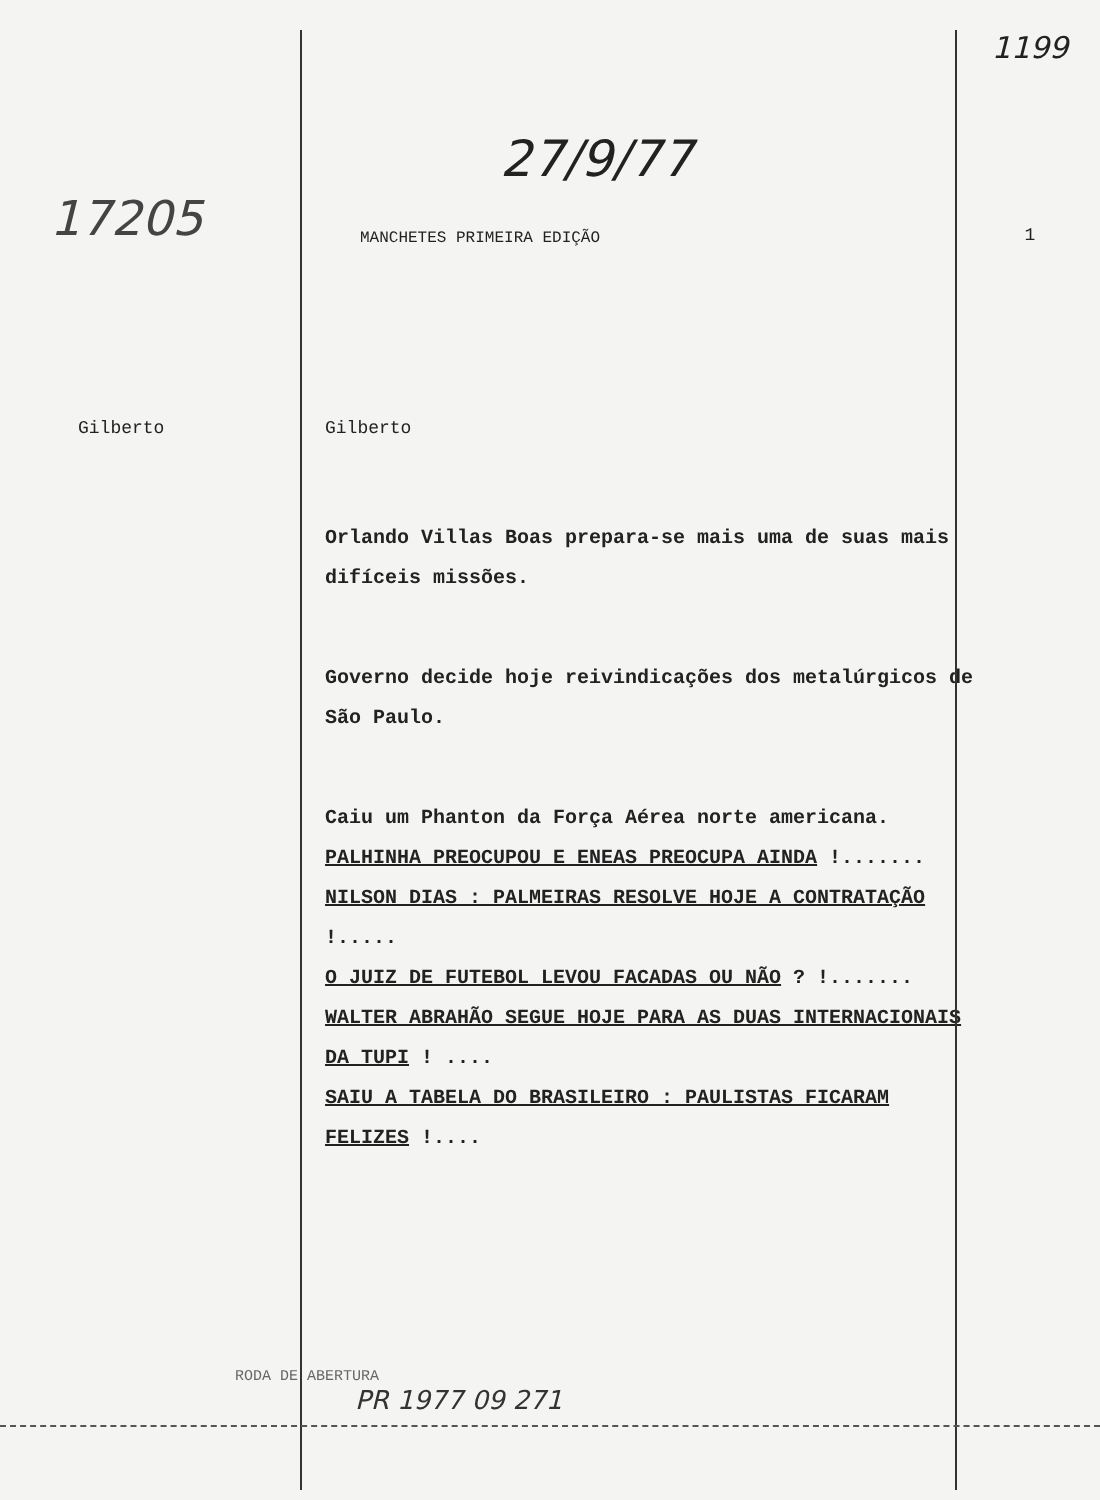17205
27/9/77
MANCHETES PRIMEIRA EDIÇÃO
1199
1
Gilberto Gilberto
Orlando Villas Boas prepara-se mais uma de suas mais difíceis missões.
Governo decide hoje reivindicações dos metalúrgicos de São Paulo.
Caiu um Phanton da Força Aérea norte americana.
PALHINHA PREOCUPOU E ENEAS PREOCUPA AINDA !.......
NILSON DIAS : PALMEIRAS RESOLVE HOJE A CONTRATAÇÃO !.....
O JUIZ DE FUTEBOL LEVOU FACADAS OU NÃO ? !.......
WALTER ABRAHÃO SEGUE HOJE PARA AS DUAS INTERNACIONAIS DA TUPI ! ....
SAIU A TABELA DO BRASILEIRO : PAULISTAS FICARAM FELIZES !....
RODA DE ABERTURA
PR 1977 09 271